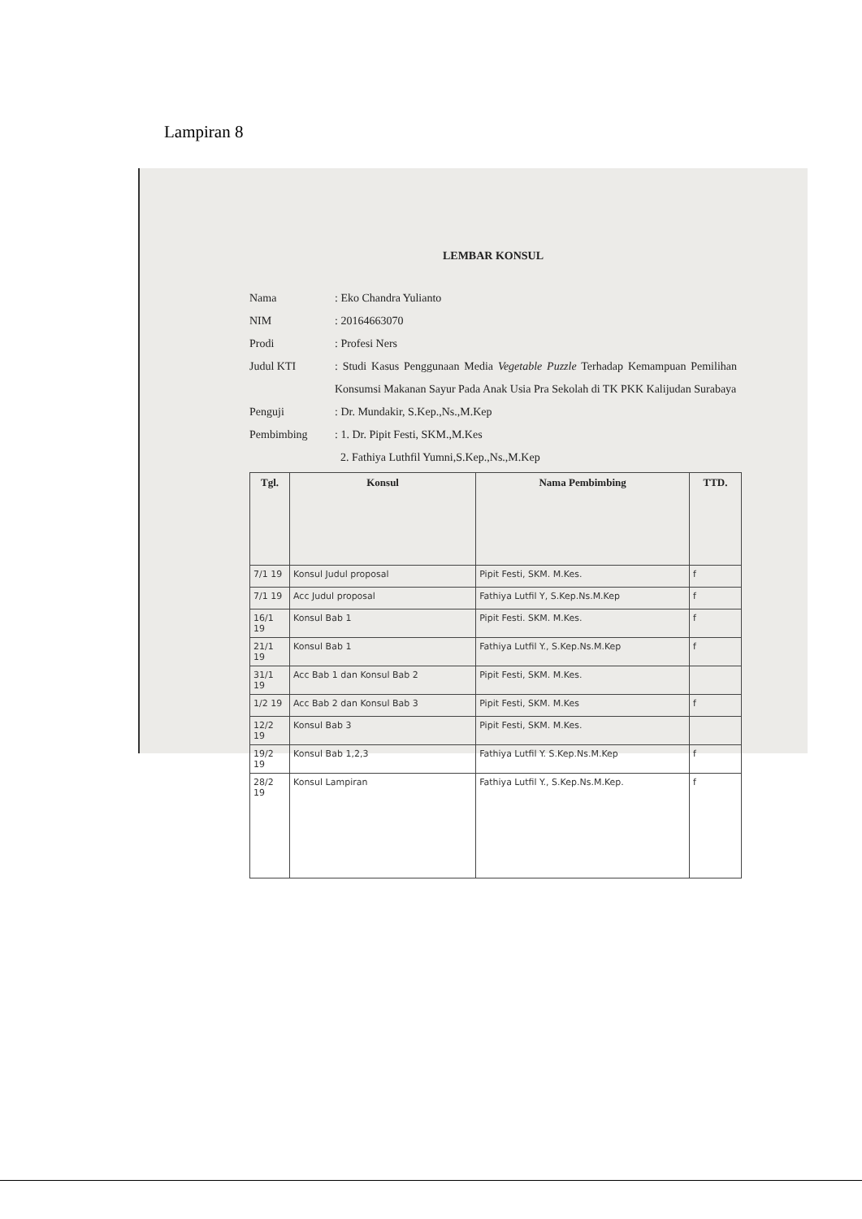Lampiran 8
LEMBAR KONSUL
Nama : Eko Chandra Yulianto
NIM : 20164663070
Prodi : Profesi Ners
Judul KTI : Studi Kasus Penggunaan Media Vegetable Puzzle Terhadap Kemampuan Pemilihan Konsumsi Makanan Sayur Pada Anak Usia Pra Sekolah di TK PKK Kalijudan Surabaya
Penguji : Dr. Mundakir, S.Kep.,Ns.,M.Kep
Pembimbing : 1. Dr. Pipit Festi, SKM.,M.Kes
2. Fathiya Luthfil Yumni,S.Kep.,Ns.,M.Kep
| Tgl. | Konsul | Nama Pembimbing | TTD. |
| --- | --- | --- | --- |
| 7/1 19 | Konsul Judul proposal | Pipit Festi, SKM. M.Kes. | f |
| 7/1 19 | Acc Judul proposal | Fathiya Lutfil Y, S.Kep.Ns.M.Kep | f |
| 16/1 19 | Konsul Bab 1 | Pipit Festi. SKM. M.Kes. | f |
| 21/1 19 | Konsul Bab 1 | Fathiya Lutfil Y., S.Kep.Ns.M.Kep | f |
| 31/1 19 | Acc Bab 1 dan Konsul Bab 2 | Pipit Festi, SKM. M.Kes. | |
| 1/2 19 | Acc Bab 2 dan Konsul Bab 3 | Pipit Festi, SKM. M.Kes | f |
| 12/2 19 | Konsul Bab 3 | Pipit Festi, SKM. M.Kes. | |
| 19/2 19 | Konsul Bab 1,2,3 | Fathiya Lutfil Y. S.Kep.Ns.M.Kep | f |
| 28/2 19 | Konsul Lampiran | Fathiya Lutfil Y., S.Kep.Ns.M.Kep. | f |